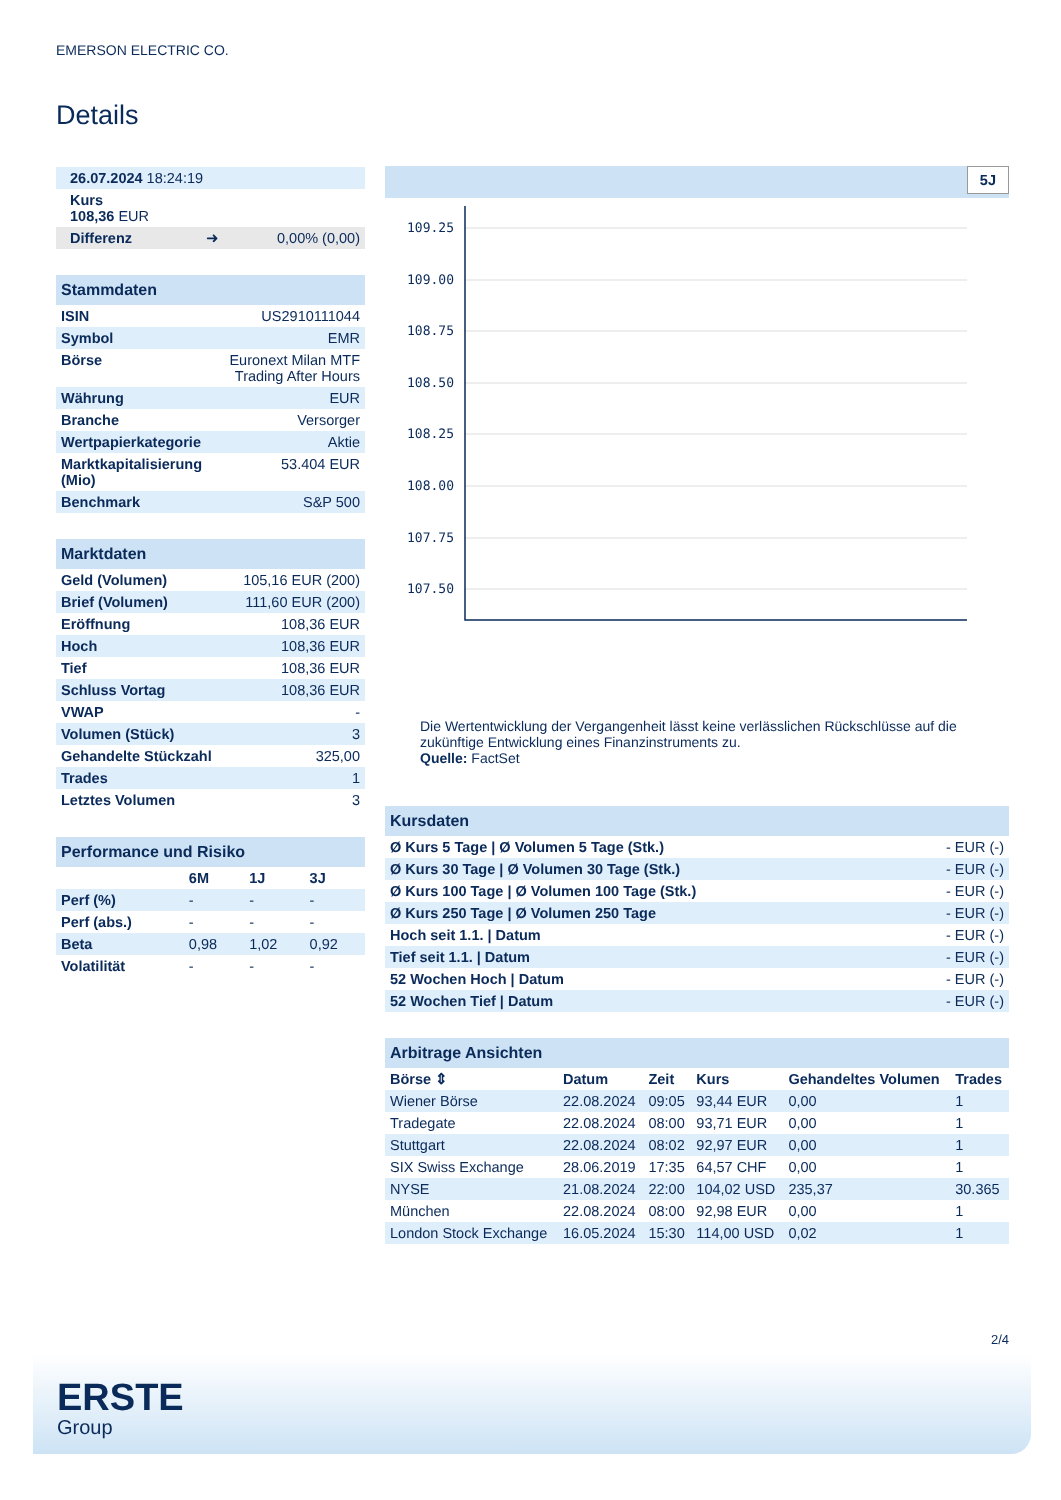EMERSON ELECTRIC CO.
Details
| 26.07.2024 18:24:19 |
| Kurs 108,36 EUR |
| Differenz ➜ 0,00% (0,00) |
| Stammdaten | |
| ISIN | US2910111044 |
| Symbol | EMR |
| Börse | Euronext Milan MTF Trading After Hours |
| Währung | EUR |
| Branche | Versorger |
| Wertpapierkategorie | Aktie |
| Marktkapitalisierung (Mio) | 53.404 EUR |
| Benchmark | S&P 500 |
| Marktdaten | |
| Geld (Volumen) | 105,16 EUR (200) |
| Brief (Volumen) | 111,60 EUR (200) |
| Eröffnung | 108,36 EUR |
| Hoch | 108,36 EUR |
| Tief | 108,36 EUR |
| Schluss Vortag | 108,36 EUR |
| VWAP | - |
| Volumen (Stück) | 3 |
| Gehandelte Stückzahl | 325,00 |
| Trades | 1 |
| Letztes Volumen | 3 |
| Performance und Risiko | | | |
| | 6M | 1J | 3J |
| Perf (%) | - | - | - |
| Perf (abs.) | - | - | - |
| Beta | 0,98 | 1,02 | 0,92 |
| Volatilität | - | - | - |
5J
109.25
109.00
108.75
108.50
108.25
108.00
107.75
107.50
Die Wertentwicklung der Vergangenheit lässt keine verlässlichen Rückschlüsse auf die zukünftige Entwicklung eines Finanzinstruments zu.
Quelle: FactSet
| Kursdaten | |
| Ø Kurs 5 Tage / Ø Volumen 5 Tage (Stk.) | - EUR (-) |
| Ø Kurs 30 Tage / Ø Volumen 30 Tage (Stk.) | - EUR (-) |
| Ø Kurs 100 Tage / Ø Volumen 100 Tage (Stk.) | - EUR (-) |
| Ø Kurs 250 Tage / Ø Volumen 250 Tage | - EUR (-) |
| Hoch seit 1.1. / Datum | - EUR (-) |
| Tief seit 1.1. / Datum | - EUR (-) |
| 52 Wochen Hoch / Datum | - EUR (-) |
| 52 Wochen Tief / Datum | - EUR (-) |
| Arbitrage Ansichten | | | | | |
| Börse ⇕ | Datum | Zeit | Kurs | Gehandeltes Volumen | Trades |
| Wiener Börse | 22.08.2024 | 09:05 | 93,44 EUR | 0,00 | 1 |
| Tradegate | 22.08.2024 | 08:00 | 93,71 EUR | 0,00 | 1 |
| Stuttgart | 22.08.2024 | 08:02 | 92,97 EUR | 0,00 | 1 |
| SIX Swiss Exchange | 28.06.2019 | 17:35 | 64,57 CHF | 0,00 | 1 |
| NYSE | 21.08.2024 | 22:00 | 104,02 USD | 235,37 | 30.365 |
| München | 22.08.2024 | 08:00 | 92,98 EUR | 0,00 | 1 |
| London Stock Exchange | 16.05.2024 | 15:30 | 114,00 USD | 0,02 | 1 |
2/4
ERSTE
Group